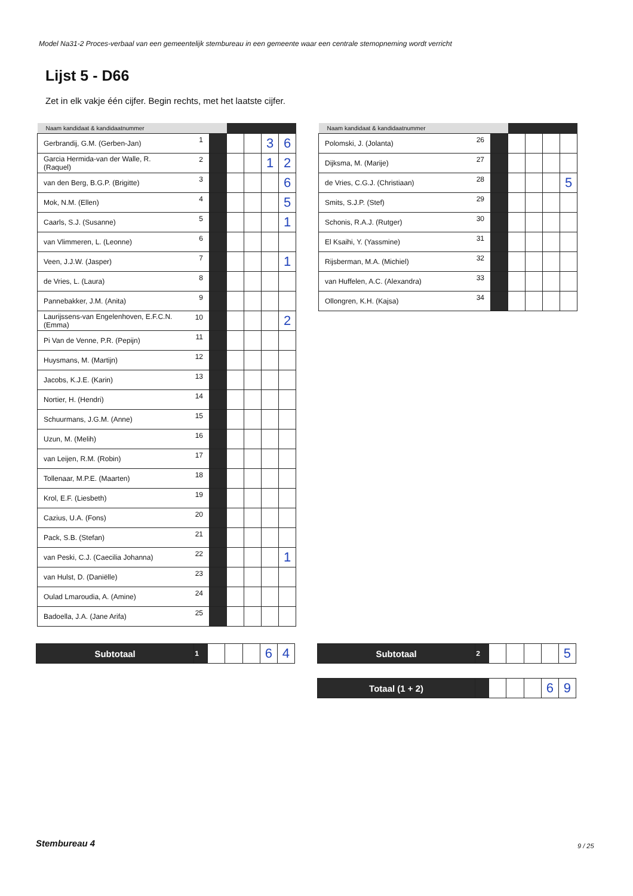Model Na31-2 Proces-verbaal van een gemeentelijk stembureau in een gemeente waar een centrale stemopneming wordt verricht
Lijst 5 - D66
Zet in elk vakje één cijfer. Begin rechts, met het laatste cijfer.
| Naam kandidaat & kandidaatnummer | | | | | | |
| --- | --- | --- | --- | --- | --- | --- |
| Gerbrandij, G.M. (Gerben-Jan) | 1 | | | | 3 | 6 |
| Garcia Hermida-van der Walle, R. (Raquel) | 2 | | | | 1 | 2 |
| van den Berg, B.G.P. (Brigitte) | 3 | | | | | 6 |
| Mok, N.M. (Ellen) | 4 | | | | | 5 |
| Caarls, S.J. (Susanne) | 5 | | | | | 1 |
| van Vlimmeren, L. (Leonne) | 6 | | | | | |
| Veen, J.J.W. (Jasper) | 7 | | | | | 1 |
| de Vries, L. (Laura) | 8 | | | | | |
| Pannebakker, J.M. (Anita) | 9 | | | | | |
| Laurijssens-van Engelenhoven, E.F.C.N. (Emma) | 10 | | | | | 2 |
| Pi Van de Venne, P.R. (Pepijn) | 11 | | | | | |
| Huysmans, M. (Martijn) | 12 | | | | | |
| Jacobs, K.J.E. (Karin) | 13 | | | | | |
| Nortier, H. (Hendri) | 14 | | | | | |
| Schuurmans, J.G.M. (Anne) | 15 | | | | | |
| Uzun, M. (Melih) | 16 | | | | | |
| van Leijen, R.M. (Robin) | 17 | | | | | |
| Tollenaar, M.P.E. (Maarten) | 18 | | | | | |
| Krol, E.F. (Liesbeth) | 19 | | | | | |
| Cazius, U.A. (Fons) | 20 | | | | | |
| Pack, S.B. (Stefan) | 21 | | | | | |
| van Peski, C.J. (Caecilia Johanna) | 22 | | | | | 1 |
| van Hulst, D. (Daniëlle) | 23 | | | | | |
| Oulad Lmaroudia, A. (Amine) | 24 | | | | | |
| Badoella, J.A. (Jane Arifa) | 25 | | | | | |
| Naam kandidaat & kandidaatnummer | | | | | | |
| --- | --- | --- | --- | --- | --- | --- |
| Polomski, J. (Jolanta) | 26 | | | | | |
| Dijksma, M. (Marije) | 27 | | | | | |
| de Vries, C.G.J. (Christiaan) | 28 | | | | | 5 |
| Smits, S.J.P. (Stef) | 29 | | | | | |
| Schonis, R.A.J. (Rutger) | 30 | | | | | |
| El Ksaihi, Y. (Yassmine) | 31 | | | | | |
| Rijsberman, M.A. (Michiel) | 32 | | | | | |
| van Huffelen, A.C. (Alexandra) | 33 | | | | | |
| Ollongren, K.H. (Kajsa) | 34 | | | | | |
| Subtotaal | 1 | | | | 6 | 4 |
| Subtotaal | 2 | | | | | 5 |
| Totaal (1 + 2) | | | | | 6 | 9 |
Stembureau 4 9 / 25